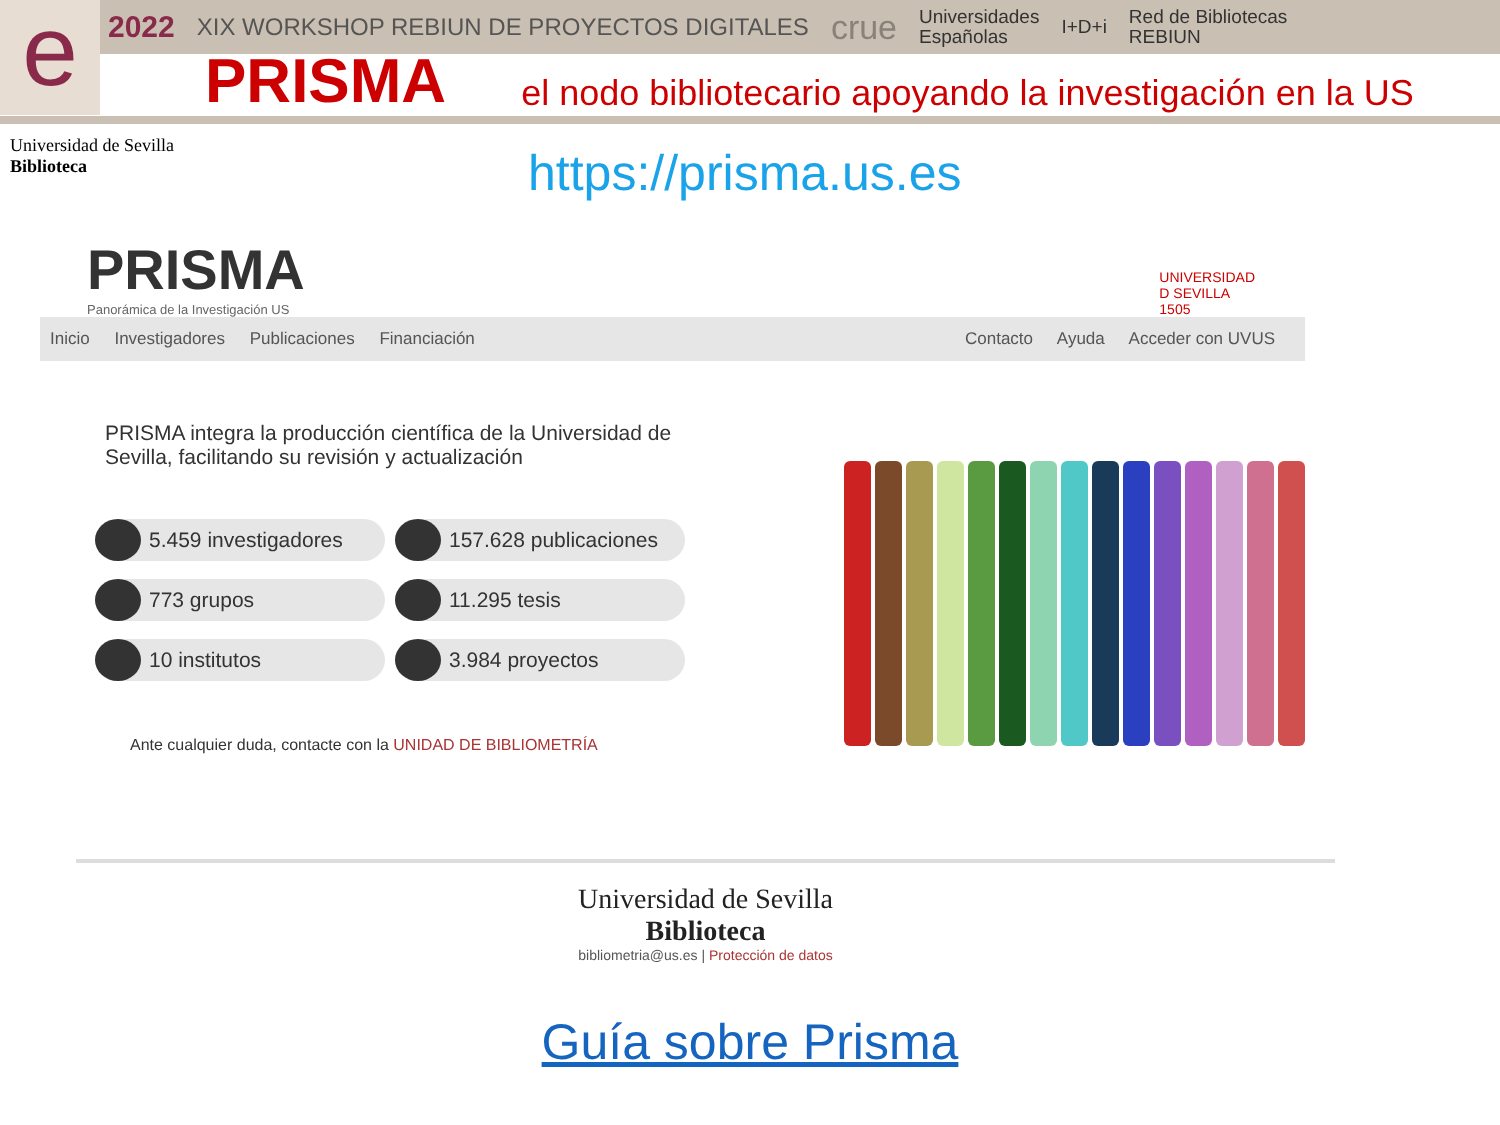e
2022 XIX WORKSHOP REBIUN DE PROYECTOS DIGITALES crue Universidades
Españolas I+D+i Red de Bibliotecas
REBIUN
PRISMA el nodo bibliotecario apoyando la investigación en la US
Universidad de Sevilla
Biblioteca
https://prisma.us.es
PRISMA
Panorámica de la Investigación US
UNIVERSIDAD
D SEVILLA
1505
Inicio Investigadores Publicaciones Financiación
Contacto Ayuda Acceder con UVUS
PRISMA integra la producción científica de la Universidad de Sevilla, facilitando su revisión y actualización
5.459 investigadores
157.628 publicaciones
773 grupos
11.295 tesis
10 institutos
3.984 proyectos
Ante cualquier duda, contacte con la UNIDAD DE BIBLIOMETRÍA
Universidad de Sevilla
Biblioteca
bibliometria@us.es | Protección de datos
Guía sobre Prisma